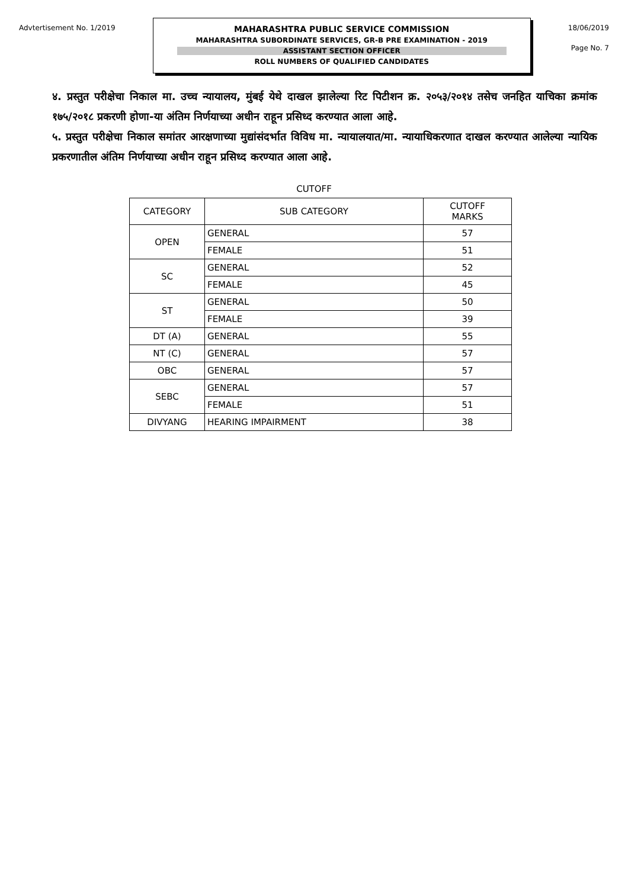Advtertisement No. 1/2019
MAHARASHTRA PUBLIC SERVICE COMMISSION
MAHARASHTRA SUBORDINATE SERVICES, GR-B PRE EXAMINATION - 2019
ASSISTANT SECTION OFFICER
ROLL NUMBERS OF QUALIFIED CANDIDATES
18/06/2019
Page No. 7
४. प्रस्तुत परीक्षेचा निकाल मा. उच्च न्यायालय, मुंबई येथे दाखल झालेल्या रिट पिटीशन क्र. २०५३/२०१४ तसेच जनहित याचिका क्रमांक १७५/२०१८ प्रकरणी होणा-या अंतिम निर्णयाच्या अधीन राहून प्रसिध्द करण्यात आला आहे.
५. प्रस्तुत परीक्षेचा निकाल समांतर आरक्षणाच्या मुद्यांसंदर्भात विविध मा. न्यायालयात/मा. न्यायाधिकरणात दाखल करण्यात आलेल्या न्यायिक प्रकरणातील अंतिम निर्णयाच्या अधीन राहून प्रसिध्द करण्यात आला आहे.
CUTOFF
| CATEGORY | SUB CATEGORY | CUTOFF MARKS |
| --- | --- | --- |
| OPEN | GENERAL | 57 |
| | FEMALE | 51 |
| SC | GENERAL | 52 |
| | FEMALE | 45 |
| ST | GENERAL | 50 |
| | FEMALE | 39 |
| DT (A) | GENERAL | 55 |
| NT (C) | GENERAL | 57 |
| OBC | GENERAL | 57 |
| SEBC | GENERAL | 57 |
| | FEMALE | 51 |
| DIVYANG | HEARING IMPAIRMENT | 38 |